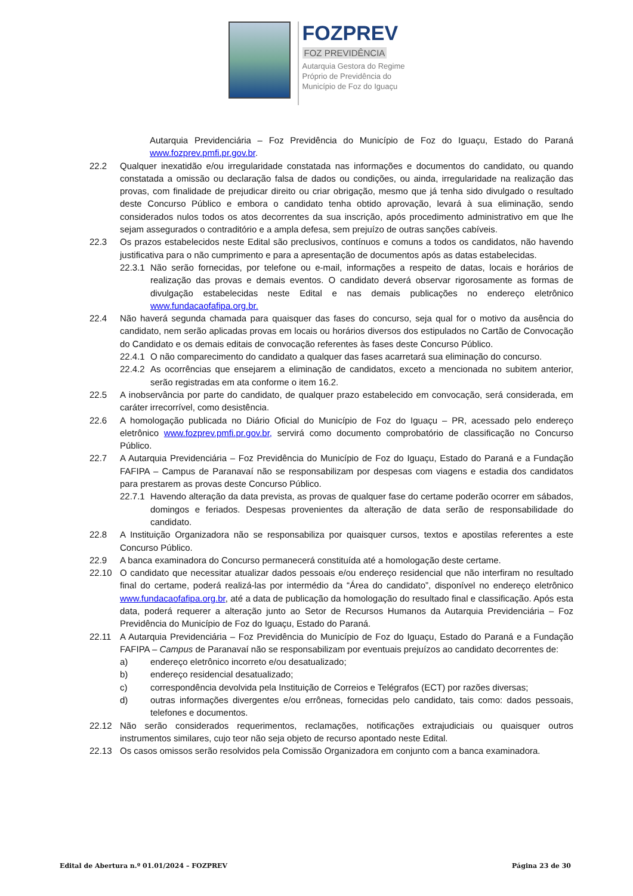FOZPREV
FOZ PREVIDÊNCIA
Autarquia Gestora do Regime
Próprio de Previdência do
Município de Foz do Iguaçu
Autarquia Previdenciária – Foz Previdência do Município de Foz do Iguaçu, Estado do Paraná www.fozprev.pmfi.pr.gov.br.
22.2 Qualquer inexatidão e/ou irregularidade constatada nas informações e documentos do candidato, ou quando constatada a omissão ou declaração falsa de dados ou condições, ou ainda, irregularidade na realização das provas, com finalidade de prejudicar direito ou criar obrigação, mesmo que já tenha sido divulgado o resultado deste Concurso Público e embora o candidato tenha obtido aprovação, levará à sua eliminação, sendo considerados nulos todos os atos decorrentes da sua inscrição, após procedimento administrativo em que lhe sejam assegurados o contraditório e a ampla defesa, sem prejuízo de outras sanções cabíveis.
22.3 Os prazos estabelecidos neste Edital são preclusivos, contínuos e comuns a todos os candidatos, não havendo justificativa para o não cumprimento e para a apresentação de documentos após as datas estabelecidas.
22.3.1 Não serão fornecidas, por telefone ou e-mail, informações a respeito de datas, locais e horários de realização das provas e demais eventos. O candidato deverá observar rigorosamente as formas de divulgação estabelecidas neste Edital e nas demais publicações no endereço eletrônico www.fundacaofafipa.org.br.
22.4 Não haverá segunda chamada para quaisquer das fases do concurso, seja qual for o motivo da ausência do candidato, nem serão aplicadas provas em locais ou horários diversos dos estipulados no Cartão de Convocação do Candidato e os demais editais de convocação referentes às fases deste Concurso Público.
22.4.1 O não comparecimento do candidato a qualquer das fases acarretará sua eliminação do concurso.
22.4.2 As ocorrências que ensejarem a eliminação de candidatos, exceto a mencionada no subitem anterior, serão registradas em ata conforme o item 16.2.
22.5 A inobservância por parte do candidato, de qualquer prazo estabelecido em convocação, será considerada, em caráter irrecorrível, como desistência.
22.6 A homologação publicada no Diário Oficial do Município de Foz do Iguaçu – PR, acessado pelo endereço eletrônico www.fozprev.pmfi.pr.gov.br, servirá como documento comprobatório de classificação no Concurso Público.
22.7 A Autarquia Previdenciária – Foz Previdência do Município de Foz do Iguaçu, Estado do Paraná e a Fundação FAFIPA – Campus de Paranavaí não se responsabilizam por despesas com viagens e estadia dos candidatos para prestarem as provas deste Concurso Público.
22.7.1 Havendo alteração da data prevista, as provas de qualquer fase do certame poderão ocorrer em sábados, domingos e feriados. Despesas provenientes da alteração de data serão de responsabilidade do candidato.
22.8 A Instituição Organizadora não se responsabiliza por quaisquer cursos, textos e apostilas referentes a este Concurso Público.
22.9 A banca examinadora do Concurso permanecerá constituída até a homologação deste certame.
22.10 O candidato que necessitar atualizar dados pessoais e/ou endereço residencial que não interfiram no resultado final do certame, poderá realizá-las por intermédio da “Área do candidato”, disponível no endereço eletrônico www.fundacaofafipa.org.br, até a data de publicação da homologação do resultado final e classificação. Após esta data, poderá requerer a alteração junto ao Setor de Recursos Humanos da Autarquia Previdenciária – Foz Previdência do Município de Foz do Iguaçu, Estado do Paraná.
22.11 A Autarquia Previdenciária – Foz Previdência do Município de Foz do Iguaçu, Estado do Paraná e a Fundação FAFIPA – Campus de Paranavaí não se responsabilizam por eventuais prejuízos ao candidato decorrentes de:
a) endereço eletrônico incorreto e/ou desatualizado;
b) endereço residencial desatualizado;
c) correspondência devolvida pela Instituição de Correios e Telégrafos (ECT) por razões diversas;
d) outras informações divergentes e/ou errôneas, fornecidas pelo candidato, tais como: dados pessoais, telefones e documentos.
22.12 Não serão considerados requerimentos, reclamações, notificações extrajudiciais ou quaisquer outros instrumentos similares, cujo teor não seja objeto de recurso apontado neste Edital.
22.13 Os casos omissos serão resolvidos pela Comissão Organizadora em conjunto com a banca examinadora.
Edital de Abertura n.º 01.01/2024 – FOZPREV Página 23 de 30